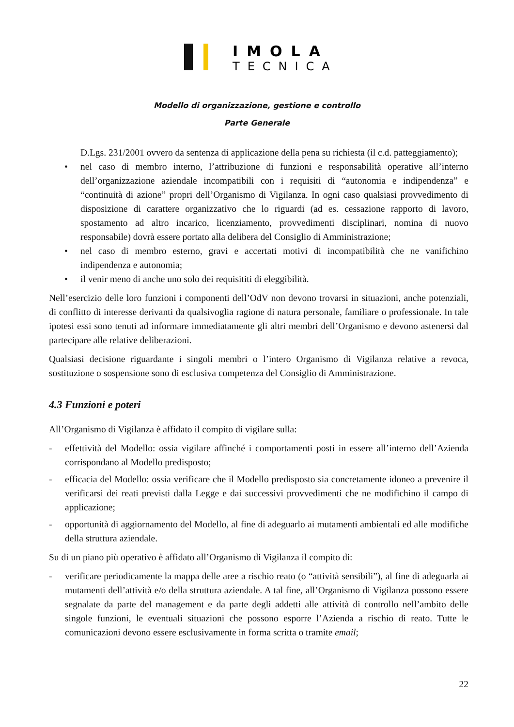IMOLA
TECNICA
Modello di organizzazione, gestione e controllo
Parte Generale
D.Lgs. 231/2001 ovvero da sentenza di applicazione della pena su richiesta (il c.d. patteggiamento);
• nel caso di membro interno, l’attribuzione di funzioni e responsabilità operative all’interno dell’organizzazione aziendale incompatibili con i requisiti di “autonomia e indipendenza” e “continuità di azione” propri dell’Organismo di Vigilanza. In ogni caso qualsiasi provvedimento di disposizione di carattere organizzativo che lo riguardi (ad es. cessazione rapporto di lavoro, spostamento ad altro incarico, licenziamento, provvedimenti disciplinari, nomina di nuovo responsabile) dovrà essere portato alla delibera del Consiglio di Amministrazione;
• nel caso di membro esterno, gravi e accertati motivi di incompatibilità che ne vanifichino indipendenza e autonomia;
• il venir meno di anche uno solo dei requisititi di eleggibilità.
Nell’esercizio delle loro funzioni i componenti dell’OdV non devono trovarsi in situazioni, anche potenziali, di conflitto di interesse derivanti da qualsivoglia ragione di natura personale, familiare o professionale. In tale ipotesi essi sono tenuti ad informare immediatamente gli altri membri dell’Organismo e devono astenersi dal partecipare alle relative deliberazioni.
Qualsiasi decisione riguardante i singoli membri o l’intero Organismo di Vigilanza relative a revoca, sostituzione o sospensione sono di esclusiva competenza del Consiglio di Amministrazione.
4.3 Funzioni e poteri
All’Organismo di Vigilanza è affidato il compito di vigilare sulla:
- effettività del Modello: ossia vigilare affinché i comportamenti posti in essere all’interno dell’Azienda corrispondano al Modello predisposto;
- efficacia del Modello: ossia verificare che il Modello predisposto sia concretamente idoneo a prevenire il verificarsi dei reati previsti dalla Legge e dai successivi provvedimenti che ne modifichino il campo di applicazione;
- opportunità di aggiornamento del Modello, al fine di adeguarlo ai mutamenti ambientali ed alle modifiche della struttura aziendale.
Su di un piano più operativo è affidato all’Organismo di Vigilanza il compito di:
- verificare periodicamente la mappa delle aree a rischio reato (o “attività sensibili”), al fine di adeguarla ai mutamenti dell’attività e/o della struttura aziendale. A tal fine, all’Organismo di Vigilanza possono essere segnalate da parte del management e da parte degli addetti alle attività di controllo nell’ambito delle singole funzioni, le eventuali situazioni che possono esporre l’Azienda a rischio di reato. Tutte le comunicazioni devono essere esclusivamente in forma scritta o tramite email;
22